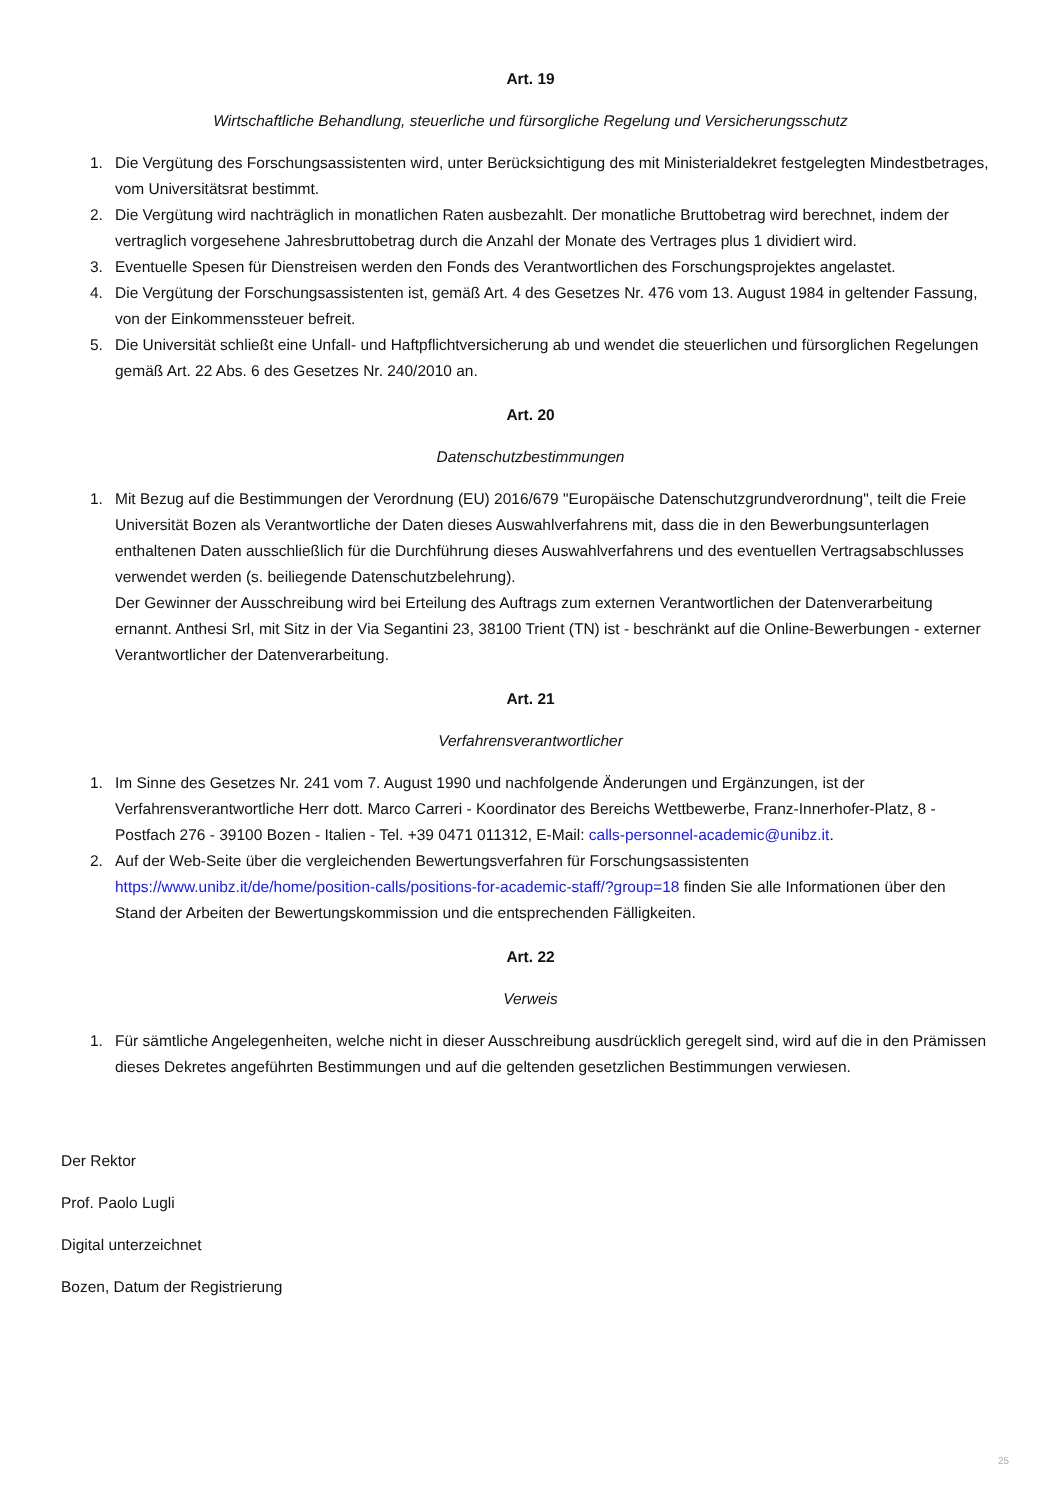Art. 19
Wirtschaftliche Behandlung, steuerliche und fürsorgliche Regelung und Versicherungsschutz
1. Die Vergütung des Forschungsassistenten wird, unter Berücksichtigung des mit Ministerialdekret festgelegten Mindestbetrages, vom Universitätsrat bestimmt.
2. Die Vergütung wird nachträglich in monatlichen Raten ausbezahlt. Der monatliche Bruttobetrag wird berechnet, indem der vertraglich vorgesehene Jahresbruttobetrag durch die Anzahl der Monate des Vertrages plus 1 dividiert wird.
3. Eventuelle Spesen für Dienstreisen werden den Fonds des Verantwortlichen des Forschungsprojektes angelastet.
4. Die Vergütung der Forschungsassistenten ist, gemäß Art. 4 des Gesetzes Nr. 476 vom 13. August 1984 in geltender Fassung, von der Einkommenssteuer befreit.
5. Die Universität schließt eine Unfall- und Haftpflichtversicherung ab und wendet die steuerlichen und fürsorglichen Regelungen gemäß Art. 22 Abs. 6 des Gesetzes Nr. 240/2010 an.
Art. 20
Datenschutzbestimmungen
1. Mit Bezug auf die Bestimmungen der Verordnung (EU) 2016/679 "Europäische Datenschutzgrundverordnung", teilt die Freie Universität Bozen als Verantwortliche der Daten dieses Auswahlverfahrens mit, dass die in den Bewerbungsunterlagen enthaltenen Daten ausschließlich für die Durchführung dieses Auswahlverfahrens und des eventuellen Vertragsabschlusses verwendet werden (s. beiliegende Datenschutzbelehrung).
Der Gewinner der Ausschreibung wird bei Erteilung des Auftrags zum externen Verantwortlichen der Datenverarbeitung ernannt. Anthesi Srl, mit Sitz in der Via Segantini 23, 38100 Trient (TN) ist - beschränkt auf die Online-Bewerbungen - externer Verantwortlicher der Datenverarbeitung.
Art. 21
Verfahrensverantwortlicher
1. Im Sinne des Gesetzes Nr. 241 vom 7. August 1990 und nachfolgende Änderungen und Ergänzungen, ist der Verfahrensverantwortliche Herr dott. Marco Carreri - Koordinator des Bereichs Wettbewerbe, Franz-Innerhofer-Platz, 8 - Postfach 276 - 39100 Bozen - Italien - Tel. +39 0471 011312, E-Mail: calls-personnel-academic@unibz.it.
2. Auf der Web-Seite über die vergleichenden Bewertungsverfahren für Forschungsassistenten https://www.unibz.it/de/home/position-calls/positions-for-academic-staff/?group=18 finden Sie alle Informationen über den Stand der Arbeiten der Bewertungskommission und die entsprechenden Fälligkeiten.
Art. 22
Verweis
1. Für sämtliche Angelegenheiten, welche nicht in dieser Ausschreibung ausdrücklich geregelt sind, wird auf die in den Prämissen dieses Dekretes angeführten Bestimmungen und auf die geltenden gesetzlichen Bestimmungen verwiesen.
Der Rektor
Prof. Paolo Lugli
Digital unterzeichnet
Bozen, Datum der Registrierung
25